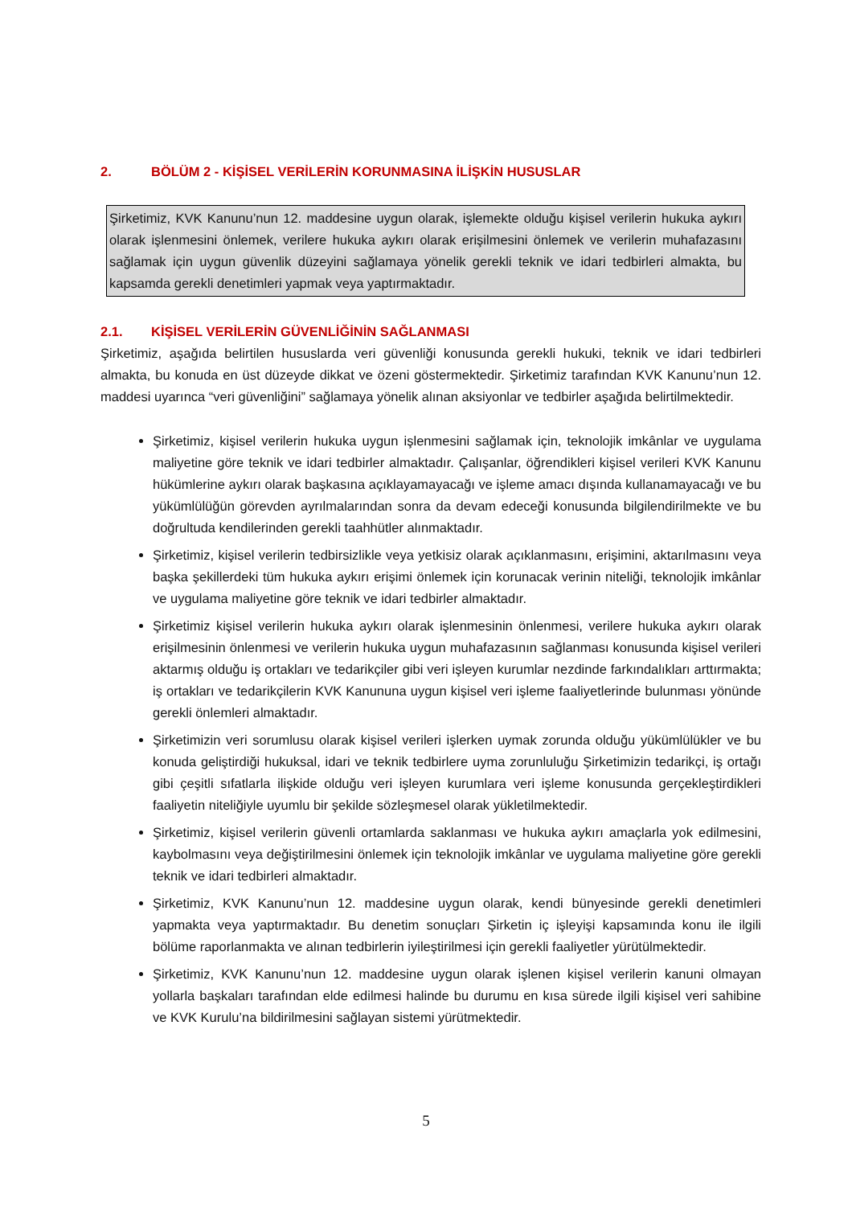2. BÖLÜM 2 - KİŞİSEL VERİLERİN KORUNMASINA İLİŞKİN HUSUSLAR
Şirketimiz, KVK Kanunu’nun 12. maddesine uygun olarak, işlemekte olduğu kişisel verilerin hukuka aykırı olarak işlenmesini önlemek, verilere hukuka aykırı olarak erişilmesini önlemek ve verilerin muhafazasını sağlamak için uygun güvenlik düzeyini sağlamaya yönelik gerekli teknik ve idari tedbirleri almakta, bu kapsamda gerekli denetimleri yapmak veya yaptırmaktadır.
2.1. KİŞİSEL VERİLERİN GÜVENLİĞİNİN SAĞLANMASI
Şirketimiz, aşağıda belirtilen hususlarda veri güvenliği konusunda gerekli hukuki, teknik ve idari tedbirleri almakta, bu konuda en üst düzeyde dikkat ve özeni göstermektedir. Şirketimiz tarafından KVK Kanunu’nun 12. maddesi uyarınca “veri güvenliğini” sağlamaya yönelik alınan aksiyonlar ve tedbirler aşağıda belirtilmektedir.
Şirketimiz, kişisel verilerin hukuka uygun işlenmesini sağlamak için, teknolojik imkânlar ve uygulama maliyetine göre teknik ve idari tedbirler almaktadır. Çalışanlar, öğrendikleri kişisel verileri KVK Kanunu hükümlerine aykırı olarak başkasına açıklayamayacağı ve işleme amacı dışında kullanamayacağı ve bu yükümlülüğün görevden ayrılmalarından sonra da devam edeceği konusunda bilgilendirilmekte ve bu doğrultuda kendilerinden gerekli taahhütler alınmaktadır.
Şirketimiz, kişisel verilerin tedbirsizlikle veya yetkisiz olarak açıklanmasını, erişimini, aktarılmasını veya başka şekillerdeki tüm hukuka aykırı erişimi önlemek için korunacak verinin niteliği, teknolojik imkânlar ve uygulama maliyetine göre teknik ve idari tedbirler almaktadır.
Şirketimiz kişisel verilerin hukuka aykırı olarak işlenmesinin önlenmesi, verilere hukuka aykırı olarak erişilmesinin önlenmesi ve verilerin hukuka uygun muhafazasının sağlanması konusunda kişisel verileri aktarmış olduğu iş ortakları ve tedarikçiler gibi veri işleyen kurumlar nezdinde farkındalıkları arttırmakta; iş ortakları ve tedarikçilerin KVK Kanununa uygun kişisel veri işleme faaliyetlerinde bulunması yönünde gerekli önlemleri almaktadır.
Şirketimizin veri sorumlusu olarak kişisel verileri işlerken uymak zorunda olduğu yükümlülükler ve bu konuda geliştirdiği hukuksal, idari ve teknik tedbirlere uyma zorunluluğu Şirketimizin tedarikçi, iş ortağı gibi çeşitli sıfatlarla ilişkide olduğu veri işleyen kurumlara veri işleme konusunda gerçekleştirdikleri faaliyetin niteliğiyle uyumlu bir şekilde sözleşmesel olarak yükletilmektedir.
Şirketimiz, kişisel verilerin güvenli ortamlarda saklanması ve hukuka aykırı amaçlarla yok edilmesini, kaybolmasını veya değiştirilmesini önlemek için teknolojik imkânlar ve uygulama maliyetine göre gerekli teknik ve idari tedbirleri almaktadır.
Şirketimiz, KVK Kanunu’nun 12. maddesine uygun olarak, kendi bünyesinde gerekli denetimleri yapmakta veya yaptırmaktadır. Bu denetim sonuçları Şirketin iç işleyişi kapsamında konu ile ilgili bölüme raporlanmakta ve alınan tedbirlerin iyileştirilmesi için gerekli faaliyetler yürütülmektedir.
Şirketimiz, KVK Kanunu’nun 12. maddesine uygun olarak işlenen kişisel verilerin kanuni olmayan yollarla başkaları tarafından elde edilmesi halinde bu durumu en kısa sürede ilgili kişisel veri sahibine ve KVK Kurulu’na bildirilmesini sağlayan sistemi yürütmektedir.
5